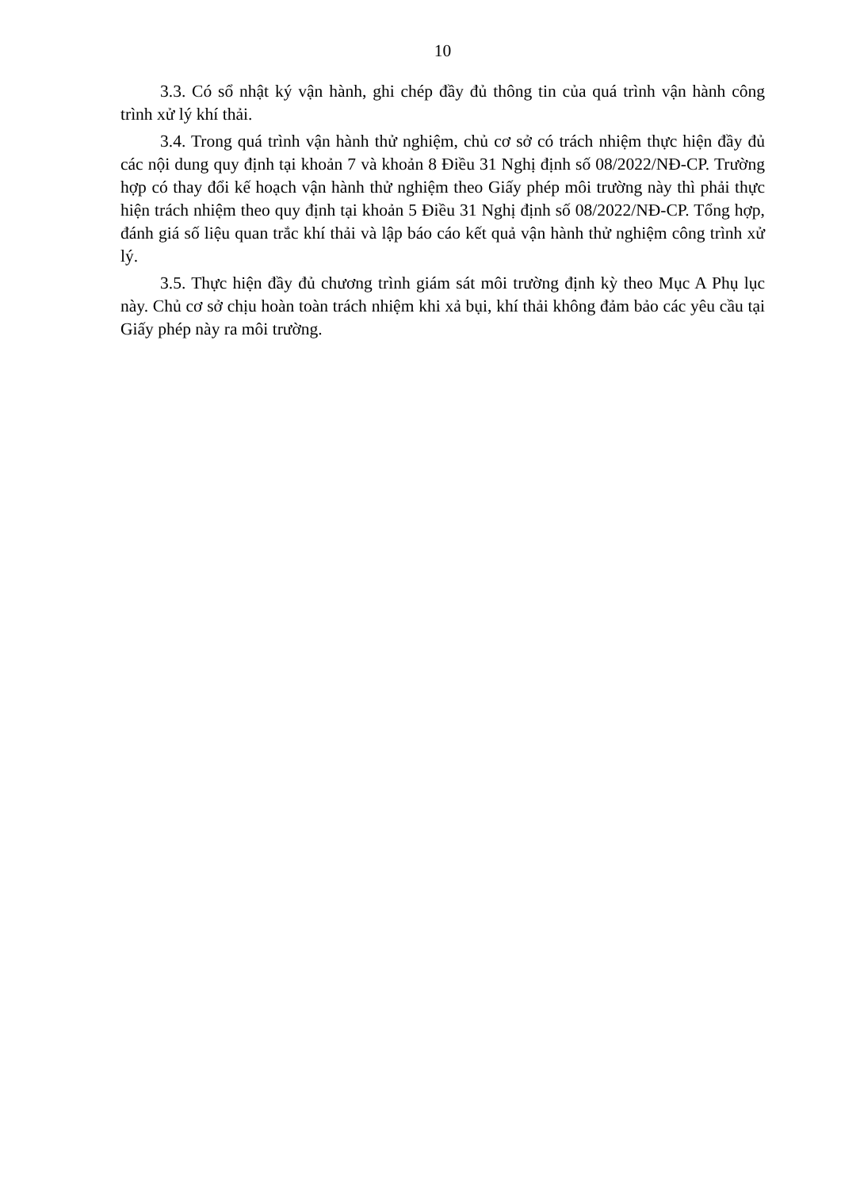10
3.3. Có sổ nhật ký vận hành, ghi chép đầy đủ thông tin của quá trình vận hành công trình xử lý khí thải.
3.4. Trong quá trình vận hành thử nghiệm, chủ cơ sở có trách nhiệm thực hiện đầy đủ các nội dung quy định tại khoản 7 và khoản 8 Điều 31 Nghị định số 08/2022/NĐ-CP. Trường hợp có thay đổi kế hoạch vận hành thử nghiệm theo Giấy phép môi trường này thì phải thực hiện trách nhiệm theo quy định tại khoản 5 Điều 31 Nghị định số 08/2022/NĐ-CP. Tổng hợp, đánh giá số liệu quan trắc khí thải và lập báo cáo kết quả vận hành thử nghiệm công trình xử lý.
3.5. Thực hiện đầy đủ chương trình giám sát môi trường định kỳ theo Mục A Phụ lục này. Chủ cơ sở chịu hoàn toàn trách nhiệm khi xả bụi, khí thải không đảm bảo các yêu cầu tại Giấy phép này ra môi trường.